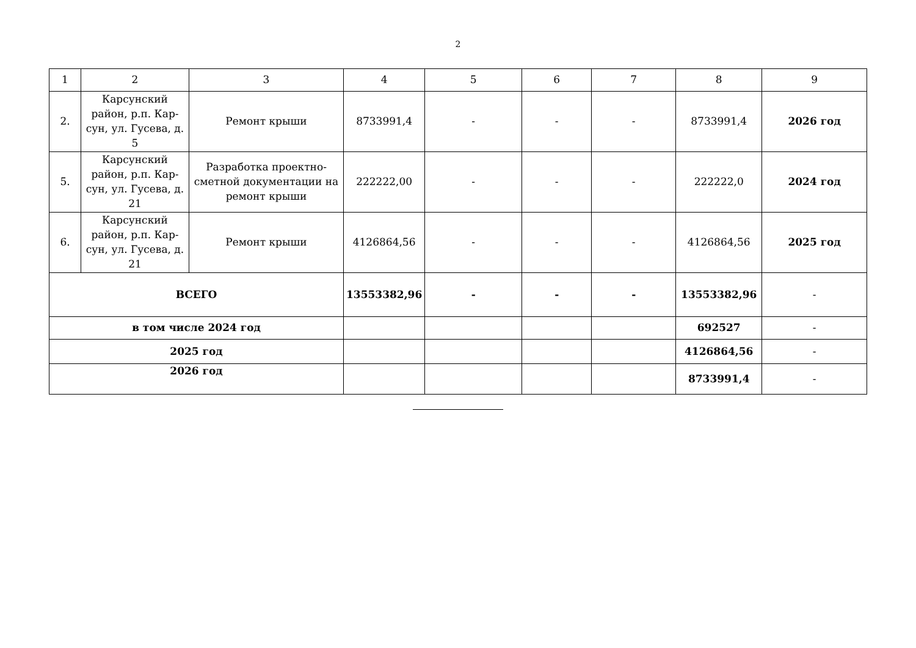2
| 1 | 2 | 3 | 4 | 5 | 6 | 7 | 8 | 9 |
| 2. | Карсунский район, р.п. Кар-сун, ул. Гусева, д. 5 | Ремонт крыши | 8733991,4 | - | - | - | 8733991,4 | 2026 год |
| 5. | Карсунский район, р.п. Кар-сун, ул. Гусева, д. 21 | Разработка проектно-сметной документации на ремонт крыши | 222222,00 | - | - | - | 222222,0 | 2024 год |
| 6. | Карсунский район, р.п. Кар-сун, ул. Гусева, д. 21 | Ремонт крыши | 4126864,56 | - | - | - | 4126864,56 | 2025 год |
| ВСЕГО | | | 13553382,96 | - | - | - | 13553382,96 | - |
| в том числе 2024 год | | | | | | | 692527 | - |
| 2025 год | | | | | | | 4126864,56 | - |
| 2026 год | | | | | | | 8733991,4 | - |